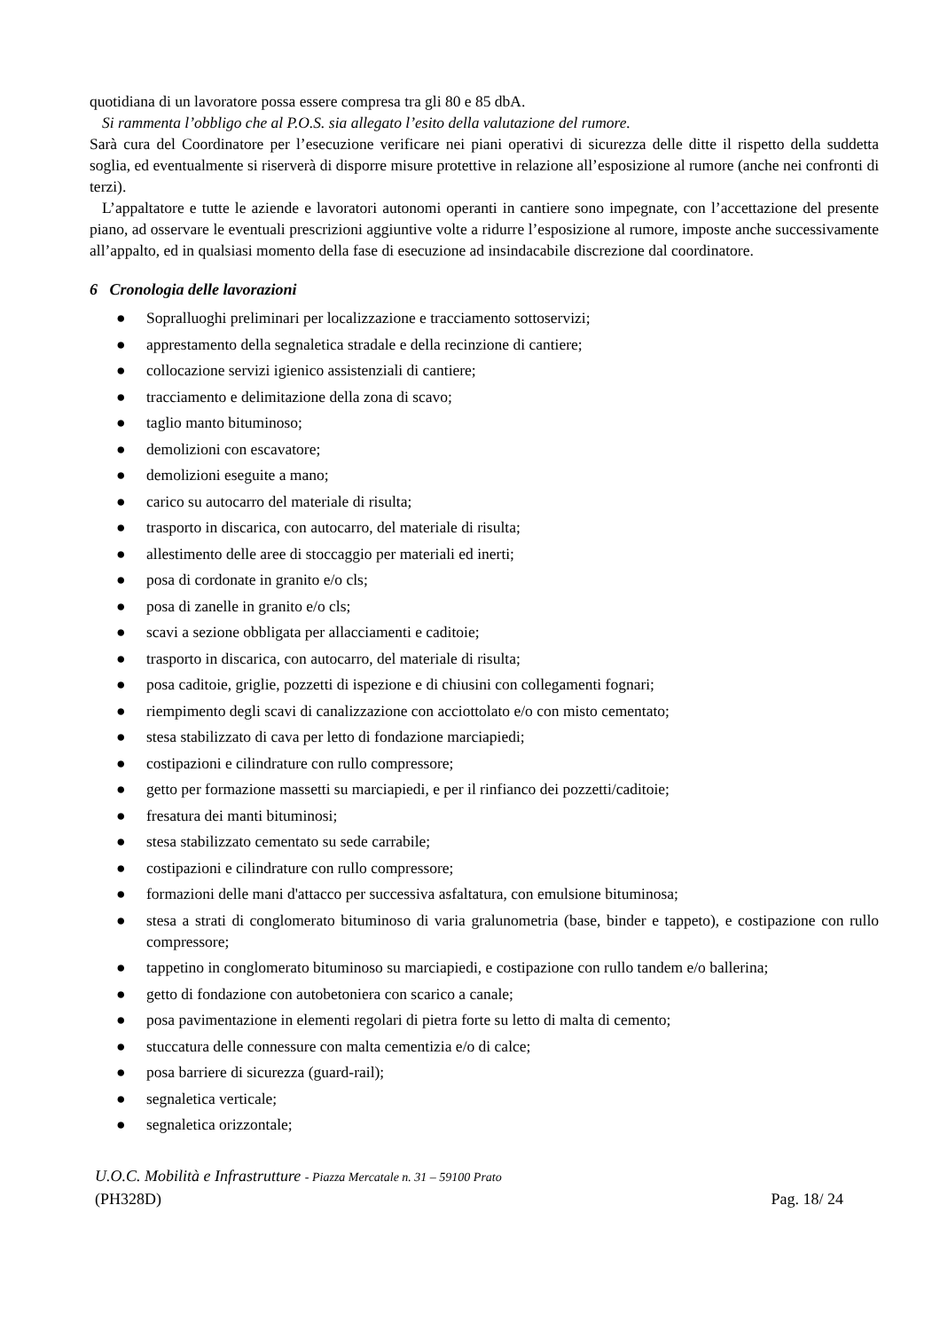quotidiana di un lavoratore possa essere compresa tra gli 80 e 85 dbA.
Si rammenta l’obbligo che al P.O.S. sia allegato l’esito della valutazione del rumore.
Sarà cura del Coordinatore per l’esecuzione verificare nei piani operativi di sicurezza delle ditte il rispetto della suddetta soglia, ed eventualmente si riserverà di disporre misure protettive in relazione all’esposizione al rumore (anche nei confronti di terzi).
L’appaltatore e tutte le aziende e lavoratori autonomi operanti in cantiere sono impegnate, con l’accettazione del presente piano, ad osservare le eventuali prescrizioni aggiuntive volte a ridurre l’esposizione al rumore, imposte anche successivamente all’appalto, ed in qualsiasi momento della fase di esecuzione ad insindacabile discrezione dal coordinatore.
6 Cronologia delle lavorazioni
● Sopralluoghi preliminari per localizzazione e tracciamento sottoservizi;
● apprestamento della segnaletica stradale e della recinzione di cantiere;
● collocazione servizi igienico assistenziali di cantiere;
● tracciamento e delimitazione della zona di scavo;
● taglio manto bituminoso;
● demolizioni con escavatore;
● demolizioni eseguite a mano;
● carico su autocarro del materiale di risulta;
● trasporto in discarica, con autocarro, del materiale di risulta;
● allestimento delle aree di stoccaggio per materiali ed inerti;
● posa di cordonate in granito e/o cls;
● posa di zanelle in granito e/o cls;
● scavi a sezione obbligata per allacciamenti e caditoie;
● trasporto in discarica, con autocarro, del materiale di risulta;
● posa caditoie, griglie, pozzetti di ispezione e di chiusini con collegamenti fognari;
● riempimento degli scavi di canalizzazione con acciottolato e/o con misto cementato;
● stesa stabilizzato di cava per letto di fondazione marciapiedi;
● costipazioni e cilindrature con rullo compressore;
● getto per formazione massetti su marciapiedi, e per il rinfianco dei pozzetti/caditoie;
● fresatura dei manti bituminosi;
● stesa stabilizzato cementato su sede carrabile;
● costipazioni e cilindrature con rullo compressore;
● formazioni delle mani d'attacco per successiva asfaltatura, con emulsione bituminosa;
● stesa a strati di conglomerato bituminoso di varia gralunometria (base, binder e tappeto), e costipazione con rullo compressore;
● tappetino in conglomerato bituminoso su marciapiedi, e costipazione con rullo tandem e/o ballerina;
● getto di fondazione con autobetoniera con scarico a canale;
● posa pavimentazione in elementi regolari di pietra forte su letto di malta di cemento;
● stuccatura delle connessure con malta cementizia e/o di calce;
● posa barriere di sicurezza (guard-rail);
● segnaletica verticale;
● segnaletica orizzontale;
U.O.C. Mobilità e Infrastrutture - Piazza Mercatale n. 31 – 59100 Prato
(PH328D) Pag. 18/ 24